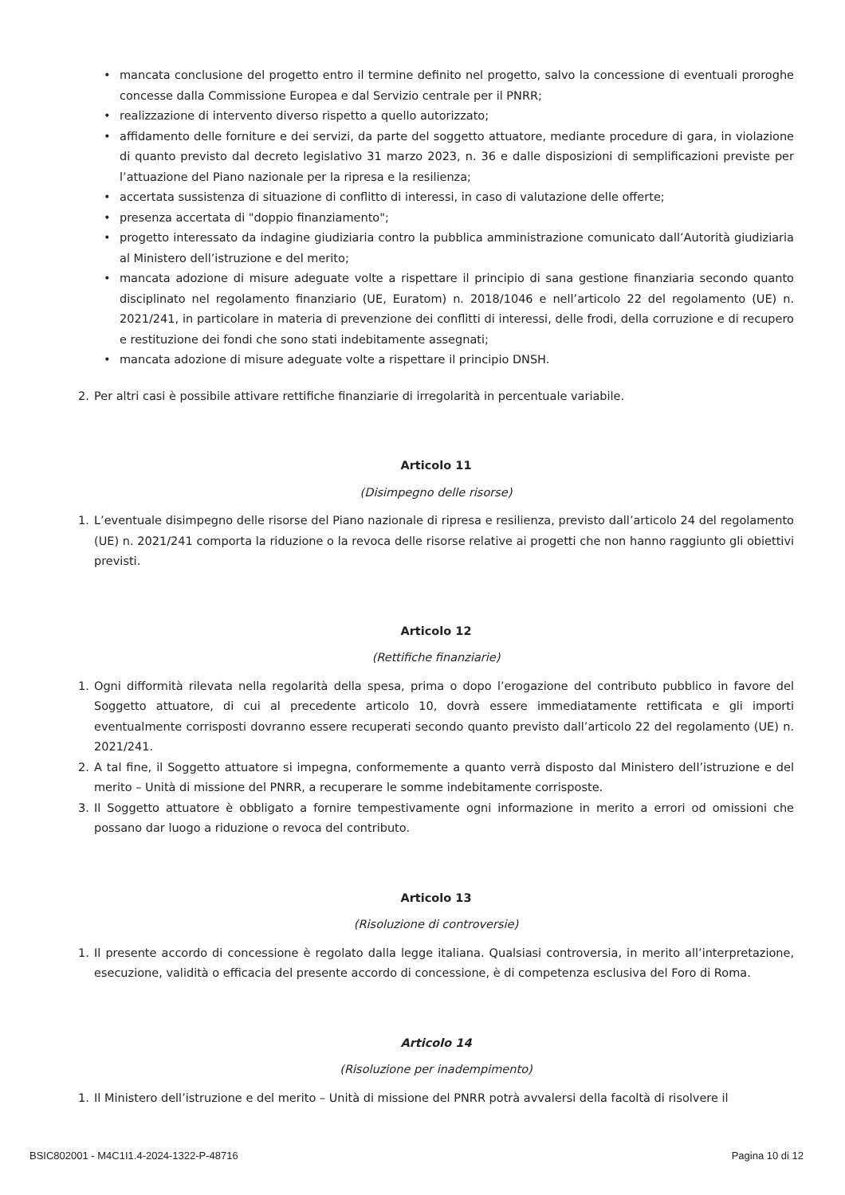• mancata conclusione del progetto entro il termine definito nel progetto, salvo la concessione di eventuali proroghe concesse dalla Commissione Europea e dal Servizio centrale per il PNRR;
• realizzazione di intervento diverso rispetto a quello autorizzato;
• affidamento delle forniture e dei servizi, da parte del soggetto attuatore, mediante procedure di gara, in violazione di quanto previsto dal decreto legislativo 31 marzo 2023, n. 36 e dalle disposizioni di semplificazioni previste per l’attuazione del Piano nazionale per la ripresa e la resilienza;
• accertata sussistenza di situazione di conflitto di interessi, in caso di valutazione delle offerte;
• presenza accertata di "doppio finanziamento";
• progetto interessato da indagine giudiziaria contro la pubblica amministrazione comunicato dall’Autorità giudiziaria al Ministero dell’istruzione e del merito;
• mancata adozione di misure adeguate volte a rispettare il principio di sana gestione finanziaria secondo quanto disciplinato nel regolamento finanziario (UE, Euratom) n. 2018/1046 e nell’articolo 22 del regolamento (UE) n. 2021/241, in particolare in materia di prevenzione dei conflitti di interessi, delle frodi, della corruzione e di recupero e restituzione dei fondi che sono stati indebitamente assegnati;
• mancata adozione di misure adeguate volte a rispettare il principio DNSH.
2. Per altri casi è possibile attivare rettifiche finanziarie di irregolarità in percentuale variabile.
Articolo 11
(Disimpegno delle risorse)
1. L’eventuale disimpegno delle risorse del Piano nazionale di ripresa e resilienza, previsto dall’articolo 24 del regolamento (UE) n. 2021/241 comporta la riduzione o la revoca delle risorse relative ai progetti che non hanno raggiunto gli obiettivi previsti.
Articolo 12
(Rettifiche finanziarie)
1. Ogni difformità rilevata nella regolarità della spesa, prima o dopo l’erogazione del contributo pubblico in favore del Soggetto attuatore, di cui al precedente articolo 10, dovrà essere immediatamente rettificata e gli importi eventualmente corrisposti dovranno essere recuperati secondo quanto previsto dall’articolo 22 del regolamento (UE) n. 2021/241.
2. A tal fine, il Soggetto attuatore si impegna, conformemente a quanto verrà disposto dal Ministero dell’istruzione e del merito – Unità di missione del PNRR, a recuperare le somme indebitamente corrisposte.
3. Il Soggetto attuatore è obbligato a fornire tempestivamente ogni informazione in merito a errori od omissioni che possano dar luogo a riduzione o revoca del contributo.
Articolo 13
(Risoluzione di controversie)
1. Il presente accordo di concessione è regolato dalla legge italiana. Qualsiasi controversia, in merito all’interpretazione, esecuzione, validità o efficacia del presente accordo di concessione, è di competenza esclusiva del Foro di Roma.
Articolo 14
(Risoluzione per inadempimento)
1. Il Ministero dell’istruzione e del merito – Unità di missione del PNRR potrà avvalersi della facoltà di risolvere il
BSIC802001 - M4C1I1.4-2024-1322-P-48716 Pagina 10 di 12